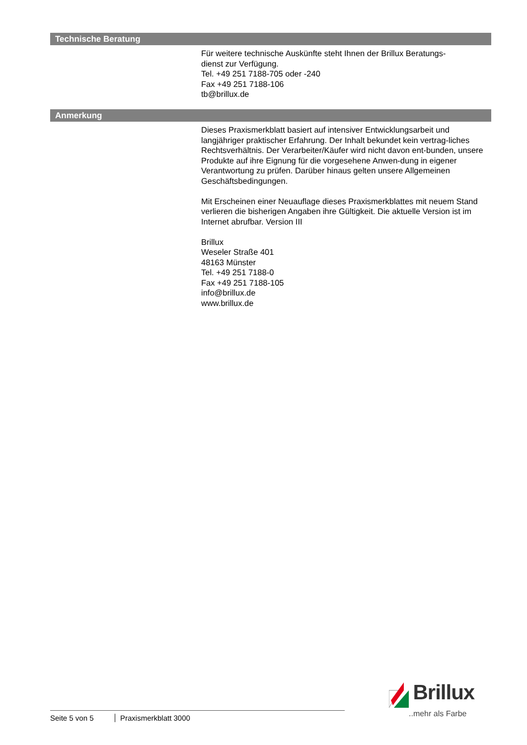Technische Beratung
Für weitere technische Auskünfte steht Ihnen der Brillux Beratungs-
dienst zur Verfügung.
Tel. +49 251 7188-705 oder -240
Fax +49 251 7188-106
tb@brillux.de
Anmerkung
Dieses Praxismerkblatt basiert auf intensiver Entwicklungsarbeit und langjähriger praktischer Erfahrung. Der Inhalt bekundet kein vertrag-liches Rechtsverhältnis. Der Verarbeiter/Käufer wird nicht davon ent-bunden, unsere Produkte auf ihre Eignung für die vorgesehene Anwen-dung in eigener Verantwortung zu prüfen. Darüber hinaus gelten unsere Allgemeinen Geschäftsbedingungen.
Mit Erscheinen einer Neuauflage dieses Praxismerkblattes mit neuem Stand verlieren die bisherigen Angaben ihre Gültigkeit. Die aktuelle Version ist im Internet abrufbar. Version III
Brillux
Weseler Straße 401
48163 Münster
Tel. +49 251 7188-0
Fax +49 251 7188-105
info@brillux.de
www.brillux.de
Seite 5 von 5 Praxismerkblatt 3000
Brillux
..mehr als Farbe